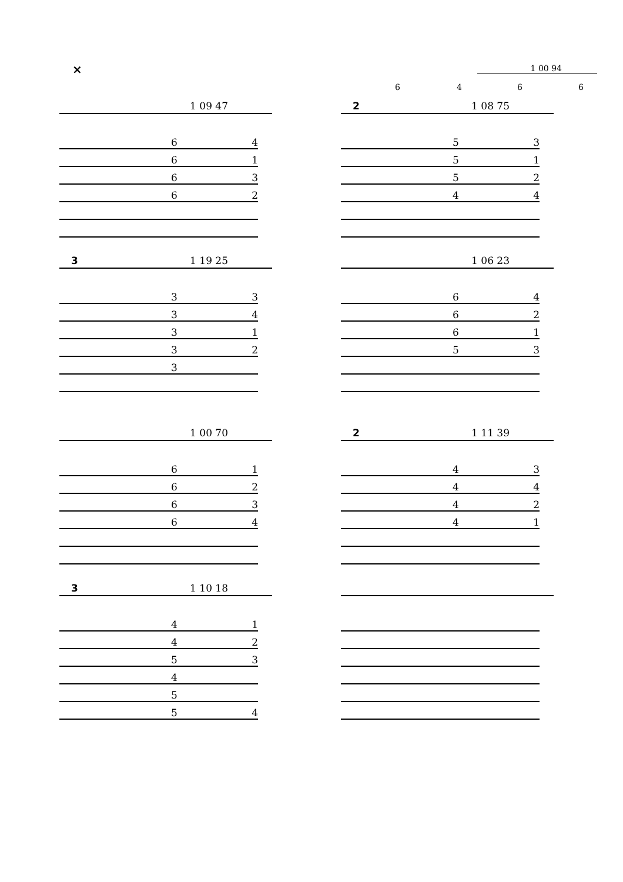× 1 00 94
6 4 6 6
1 09 47
| | 6 | 4 |
| | 6 | 1 |
| | 6 | 3 |
| | 6 | 2 |
2 1 08 75
| | 5 | 3 |
| | 5 | 1 |
| | 5 | 2 |
| | 4 | 4 |
3 1 19 25
| | 3 | 3 |
| | 3 | 4 |
| | 3 | 1 |
| | 3 | 2 |
| | 3 | |
1 06 23
| | 6 | 4 |
| | 6 | 2 |
| | 6 | 1 |
| | 5 | 3 |
1 00 70
| | 6 | 1 |
| | 6 | 2 |
| | 6 | 3 |
| | 6 | 4 |
2 1 11 39
| | 4 | 3 |
| | 4 | 4 |
| | 4 | 2 |
| | 4 | 1 |
3 1 10 18
| | 4 | 1 |
| | 4 | 2 |
| | 5 | 3 |
| | 4 | |
| | 5 | |
| | 5 | 4 |